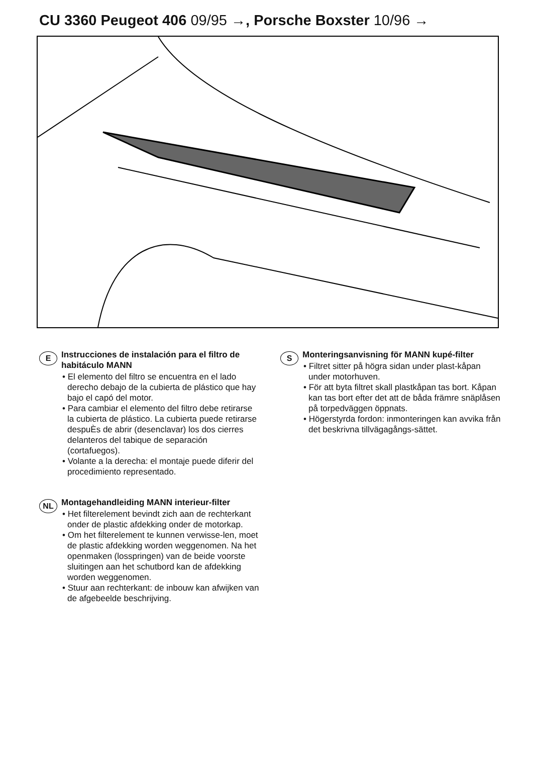CU 3360 Peugeot 406 09/95 →, Porsche Boxster 10/96 →
E
Instrucciones de instalación para el filtro de habitáculo MANN
• El elemento del filtro se encuentra en el lado derecho debajo de la cubierta de plástico que hay bajo el capó del motor.
• Para cambiar el elemento del filtro debe retirarse la cubierta de plástico. La cubierta puede retirarse despuÈs de abrir (desenclavar) los dos cierres delanteros del tabique de separación (cortafuegos).
• Volante a la derecha: el montaje puede diferir del procedimiento representado.
NL
Montagehandleiding MANN interieur-filter
• Het filterelement bevindt zich aan de rechterkant onder de plastic afdekking onder de motorkap.
• Om het filterelement te kunnen verwisse-len, moet de plastic afdekking worden weggenomen. Na het openmaken (losspringen) van de beide voorste sluitingen aan het schutbord kan de afdekking worden weggenomen.
• Stuur aan rechterkant: de inbouw kan afwijken van de afgebeelde beschrijving.
S
Monteringsanvisning för MANN kupé-filter
• Filtret sitter på högra sidan under plast-kåpan under motorhuven.
• För att byta filtret skall plastkåpan tas bort. Kåpan kan tas bort efter det att de båda främre snäplåsen på torpedväggen öppnats.
• Högerstyrda fordon: inmonteringen kan avvika från det beskrivna tillvägagångs-sättet.